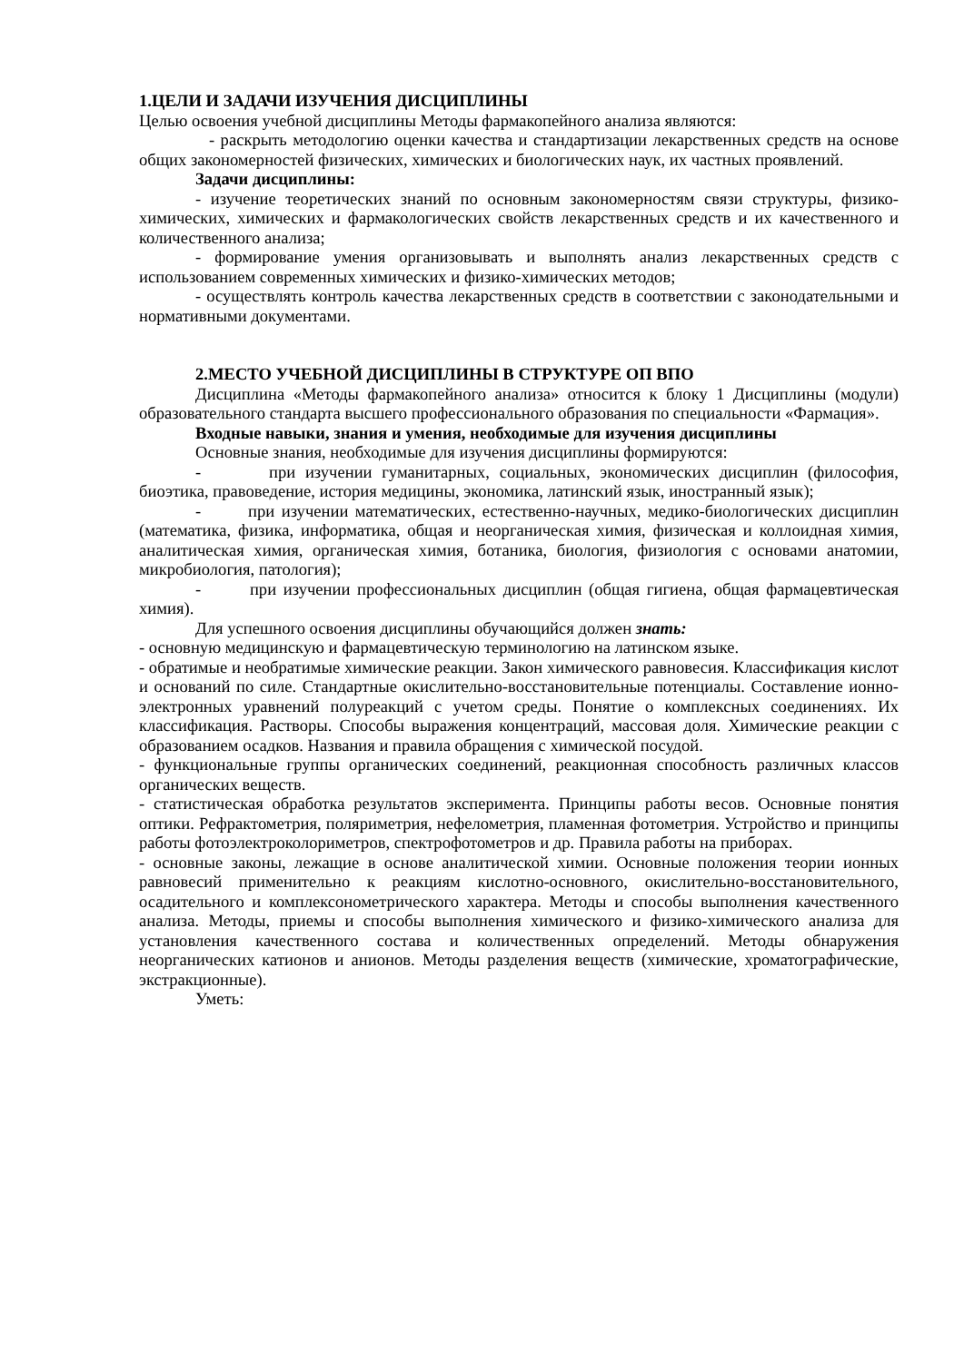1.ЦЕЛИ И ЗАДАЧИ ИЗУЧЕНИЯ ДИСЦИПЛИНЫ
Целью освоения учебной дисциплины Методы фармакопейного анализа являются:
- раскрыть методологию оценки качества и стандартизации лекарственных средств на основе общих закономерностей физических, химических и биологических наук, их частных проявлений.
Задачи дисциплины:
- изучение теоретических знаний по основным закономерностям связи структуры, физико-химических, химических и фармакологических свойств лекарственных средств и их качественного и количественного анализа;
- формирование умения организовывать и выполнять анализ лекарственных средств с использованием современных химических и физико-химических методов;
- осуществлять контроль качества лекарственных средств в соответствии с законодательными и нормативными документами.
2.МЕСТО УЧЕБНОЙ ДИСЦИПЛИНЫ В СТРУКТУРЕ ОП ВПО
Дисциплина «Методы фармакопейного анализа» относится к блоку 1 Дисциплины (модули) образовательного стандарта высшего профессионального образования по специальности «Фармация».
Входные навыки, знания и умения, необходимые для изучения дисциплины
Основные знания, необходимые для изучения дисциплины формируются:
- при изучении гуманитарных, социальных, экономических дисциплин (философия, биоэтика, правоведение, история медицины, экономика, латинский язык, иностранный язык);
- при изучении математических, естественно-научных, медико-биологических дисциплин (математика, физика, информатика, общая и неорганическая химия, физическая и коллоидная химия, аналитическая химия, органическая химия, ботаника, биология, физиология с основами анатомии, микробиология, патология);
- при изучении профессиональных дисциплин (общая гигиена, общая фармацевтическая химия).
Для успешного освоения дисциплины обучающийся должен знать:
- основную медицинскую и фармацевтическую терминологию на латинском языке.
- обратимые и необратимые химические реакции. Закон химического равновесия. Классификация кислот и оснований по силе. Стандартные окислительно-восстановительные потенциалы. Составление ионно-электронных уравнений полуреакций с учетом среды. Понятие о комплексных соединениях. Их классификация. Растворы. Способы выражения концентраций, массовая доля. Химические реакции с образованием осадков. Названия и правила обращения с химической посудой.
- функциональные группы органических соединений, реакционная способность различных классов органических веществ.
- статистическая обработка результатов эксперимента. Принципы работы весов. Основные понятия оптики. Рефрактометрия, поляриметрия, нефелометрия, пламенная фотометрия. Устройство и принципы работы фотоэлектроколориметров, спектрофотометров и др. Правила работы на приборах.
- основные законы, лежащие в основе аналитической химии. Основные положения теории ионных равновесий применительно к реакциям кислотно-основного, окислительно-восстановительного, осадительного и комплексонометрического характера. Методы и способы выполнения качественного анализа. Методы, приемы и способы выполнения химического и физико-химического анализа для установления качественного состава и количественных определений. Методы обнаружения неорганических катионов и анионов. Методы разделения веществ (химические, хроматографические, экстракционные).
Уметь: